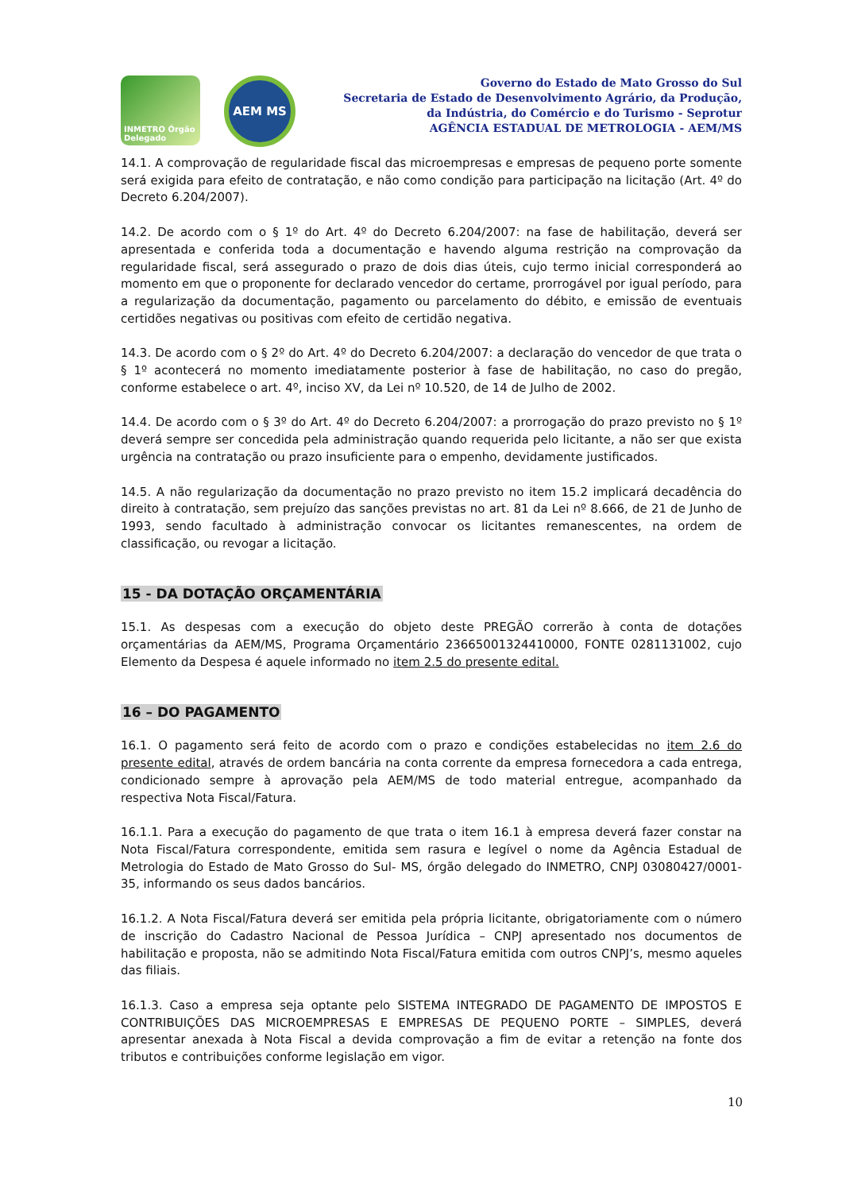INMETRO Órgão Delegado
AEM MS
Governo do Estado de Mato Grosso do Sul
Secretaria de Estado de Desenvolvimento Agrário, da Produção,
da Indústria, do Comércio e do Turismo - Seprotur
AGÊNCIA ESTADUAL DE METROLOGIA - AEM/MS
14.1. A comprovação de regularidade fiscal das microempresas e empresas de pequeno porte somente será exigida para efeito de contratação, e não como condição para participação na licitação (Art. 4º do Decreto 6.204/2007).
14.2. De acordo com o § 1º do Art. 4º do Decreto 6.204/2007: na fase de habilitação, deverá ser apresentada e conferida toda a documentação e havendo alguma restrição na comprovação da regularidade fiscal, será assegurado o prazo de dois dias úteis, cujo termo inicial corresponderá ao momento em que o proponente for declarado vencedor do certame, prorrogável por igual período, para a regularização da documentação, pagamento ou parcelamento do débito, e emissão de eventuais certidões negativas ou positivas com efeito de certidão negativa.
14.3. De acordo com o § 2º do Art. 4º do Decreto 6.204/2007: a declaração do vencedor de que trata o § 1º acontecerá no momento imediatamente posterior à fase de habilitação, no caso do pregão, conforme estabelece o art. 4º, inciso XV, da Lei nº 10.520, de 14 de Julho de 2002.
14.4. De acordo com o § 3º do Art. 4º do Decreto 6.204/2007: a prorrogação do prazo previsto no § 1º deverá sempre ser concedida pela administração quando requerida pelo licitante, a não ser que exista urgência na contratação ou prazo insuficiente para o empenho, devidamente justificados.
14.5. A não regularização da documentação no prazo previsto no item 15.2 implicará decadência do direito à contratação, sem prejuízo das sanções previstas no art. 81 da Lei nº 8.666, de 21 de Junho de 1993, sendo facultado à administração convocar os licitantes remanescentes, na ordem de classificação, ou revogar a licitação.
15 - DA DOTAÇÃO ORÇAMENTÁRIA
15.1. As despesas com a execução do objeto deste PREGÃO correrão à conta de dotações orçamentárias da AEM/MS, Programa Orçamentário 23665001324410000, FONTE 0281131002, cujo Elemento da Despesa é aquele informado no item 2.5 do presente edital.
16 – DO PAGAMENTO
16.1. O pagamento será feito de acordo com o prazo e condições estabelecidas no item 2.6 do presente edital, através de ordem bancária na conta corrente da empresa fornecedora a cada entrega, condicionado sempre à aprovação pela AEM/MS de todo material entregue, acompanhado da respectiva Nota Fiscal/Fatura.
16.1.1. Para a execução do pagamento de que trata o item 16.1 à empresa deverá fazer constar na Nota Fiscal/Fatura correspondente, emitida sem rasura e legível o nome da Agência Estadual de Metrologia do Estado de Mato Grosso do Sul- MS, órgão delegado do INMETRO, CNPJ 03080427/0001-35, informando os seus dados bancários.
16.1.2. A Nota Fiscal/Fatura deverá ser emitida pela própria licitante, obrigatoriamente com o número de inscrição do Cadastro Nacional de Pessoa Jurídica – CNPJ apresentado nos documentos de habilitação e proposta, não se admitindo Nota Fiscal/Fatura emitida com outros CNPJ’s, mesmo aqueles das filiais.
16.1.3. Caso a empresa seja optante pelo SISTEMA INTEGRADO DE PAGAMENTO DE IMPOSTOS E CONTRIBUIÇÕES DAS MICROEMPRESAS E EMPRESAS DE PEQUENO PORTE – SIMPLES, deverá apresentar anexada à Nota Fiscal a devida comprovação a fim de evitar a retenção na fonte dos tributos e contribuições conforme legislação em vigor.
10